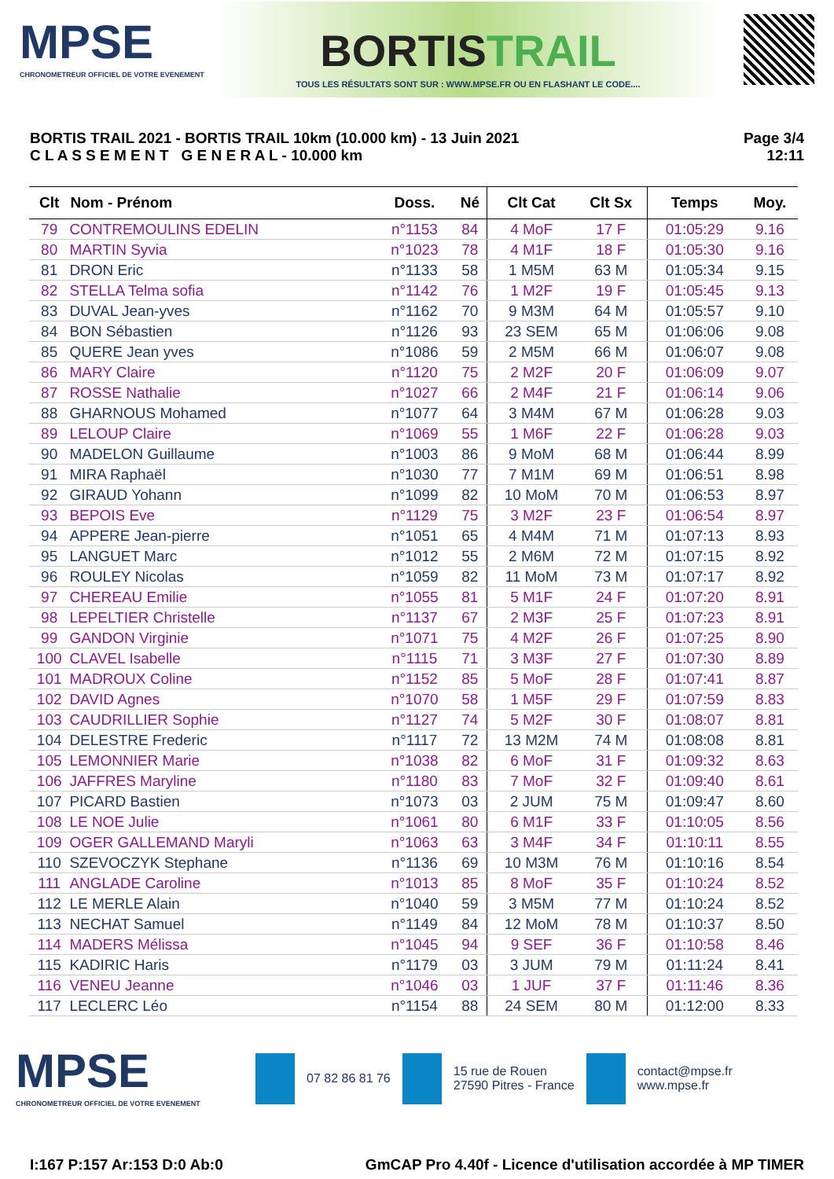MPSE
CHRONOMETREUR OFFICIEL DE VOTRE EVENEMENT
BORTISTRAIL
TOUS LES RÉSULTATS SONT SUR : WWW.MPSE.FR OU EN FLASHANT LE CODE....
BORTIS TRAIL 2021 - BORTIS TRAIL 10km (10.000 km) - 13 Juin 2021
C L A S S E M E N T G E N E R A L - 10.000 km
Page 3/4
12:11
| Clt | Nom - Prénom | Doss. | Né | Clt Cat | Clt Sx | Temps | Moy. |
| --- | --- | --- | --- | --- | --- | --- | --- |
| 79 | CONTREMOULINS EDELIN | n°1153 | 84 | 4 MoF | 17 F | 01:05:29 | 9.16 |
| 80 | MARTIN Syvia | n°1023 | 78 | 4 M1F | 18 F | 01:05:30 | 9.16 |
| 81 | DRON Eric | n°1133 | 58 | 1 M5M | 63 M | 01:05:34 | 9.15 |
| 82 | STELLA Telma sofia | n°1142 | 76 | 1 M2F | 19 F | 01:05:45 | 9.13 |
| 83 | DUVAL Jean-yves | n°1162 | 70 | 9 M3M | 64 M | 01:05:57 | 9.10 |
| 84 | BON Sébastien | n°1126 | 93 | 23 SEM | 65 M | 01:06:06 | 9.08 |
| 85 | QUERE Jean yves | n°1086 | 59 | 2 M5M | 66 M | 01:06:07 | 9.08 |
| 86 | MARY Claire | n°1120 | 75 | 2 M2F | 20 F | 01:06:09 | 9.07 |
| 87 | ROSSE Nathalie | n°1027 | 66 | 2 M4F | 21 F | 01:06:14 | 9.06 |
| 88 | GHARNOUS Mohamed | n°1077 | 64 | 3 M4M | 67 M | 01:06:28 | 9.03 |
| 89 | LELOUP Claire | n°1069 | 55 | 1 M6F | 22 F | 01:06:28 | 9.03 |
| 90 | MADELON Guillaume | n°1003 | 86 | 9 MoM | 68 M | 01:06:44 | 8.99 |
| 91 | MIRA Raphaël | n°1030 | 77 | 7 M1M | 69 M | 01:06:51 | 8.98 |
| 92 | GIRAUD Yohann | n°1099 | 82 | 10 MoM | 70 M | 01:06:53 | 8.97 |
| 93 | BEPOIS Eve | n°1129 | 75 | 3 M2F | 23 F | 01:06:54 | 8.97 |
| 94 | APPERE Jean-pierre | n°1051 | 65 | 4 M4M | 71 M | 01:07:13 | 8.93 |
| 95 | LANGUET Marc | n°1012 | 55 | 2 M6M | 72 M | 01:07:15 | 8.92 |
| 96 | ROULEY Nicolas | n°1059 | 82 | 11 MoM | 73 M | 01:07:17 | 8.92 |
| 97 | CHEREAU Emilie | n°1055 | 81 | 5 M1F | 24 F | 01:07:20 | 8.91 |
| 98 | LEPELTIER Christelle | n°1137 | 67 | 2 M3F | 25 F | 01:07:23 | 8.91 |
| 99 | GANDON Virginie | n°1071 | 75 | 4 M2F | 26 F | 01:07:25 | 8.90 |
| 100 | CLAVEL Isabelle | n°1115 | 71 | 3 M3F | 27 F | 01:07:30 | 8.89 |
| 101 | MADROUX Coline | n°1152 | 85 | 5 MoF | 28 F | 01:07:41 | 8.87 |
| 102 | DAVID Agnes | n°1070 | 58 | 1 M5F | 29 F | 01:07:59 | 8.83 |
| 103 | CAUDRILLIER Sophie | n°1127 | 74 | 5 M2F | 30 F | 01:08:07 | 8.81 |
| 104 | DELESTRE Frederic | n°1117 | 72 | 13 M2M | 74 M | 01:08:08 | 8.81 |
| 105 | LEMONNIER Marie | n°1038 | 82 | 6 MoF | 31 F | 01:09:32 | 8.63 |
| 106 | JAFFRES Maryline | n°1180 | 83 | 7 MoF | 32 F | 01:09:40 | 8.61 |
| 107 | PICARD Bastien | n°1073 | 03 | 2 JUM | 75 M | 01:09:47 | 8.60 |
| 108 | LE NOE Julie | n°1061 | 80 | 6 M1F | 33 F | 01:10:05 | 8.56 |
| 109 | OGER GALLEMAND Maryli | n°1063 | 63 | 3 M4F | 34 F | 01:10:11 | 8.55 |
| 110 | SZEVOCZYK Stephane | n°1136 | 69 | 10 M3M | 76 M | 01:10:16 | 8.54 |
| 111 | ANGLADE Caroline | n°1013 | 85 | 8 MoF | 35 F | 01:10:24 | 8.52 |
| 112 | LE MERLE Alain | n°1040 | 59 | 3 M5M | 77 M | 01:10:24 | 8.52 |
| 113 | NECHAT Samuel | n°1149 | 84 | 12 MoM | 78 M | 01:10:37 | 8.50 |
| 114 | MADERS Mélissa | n°1045 | 94 | 9 SEF | 36 F | 01:10:58 | 8.46 |
| 115 | KADIRIC Haris | n°1179 | 03 | 3 JUM | 79 M | 01:11:24 | 8.41 |
| 116 | VENEU Jeanne | n°1046 | 03 | 1 JUF | 37 F | 01:11:46 | 8.36 |
| 117 | LECLERC Léo | n°1154 | 88 | 24 SEM | 80 M | 01:12:00 | 8.33 |
MPSE
CHRONOMETREUR OFFICIEL DE VOTRE EVENEMENT
07 82 86 81 76
15 rue de Rouen
27590 Pitres - France
contact@mpse.fr
www.mpse.fr
I:167 P:157 Ar:153 D:0 Ab:0 GmCAP Pro 4.40f - Licence d'utilisation accordée à MP TIMER